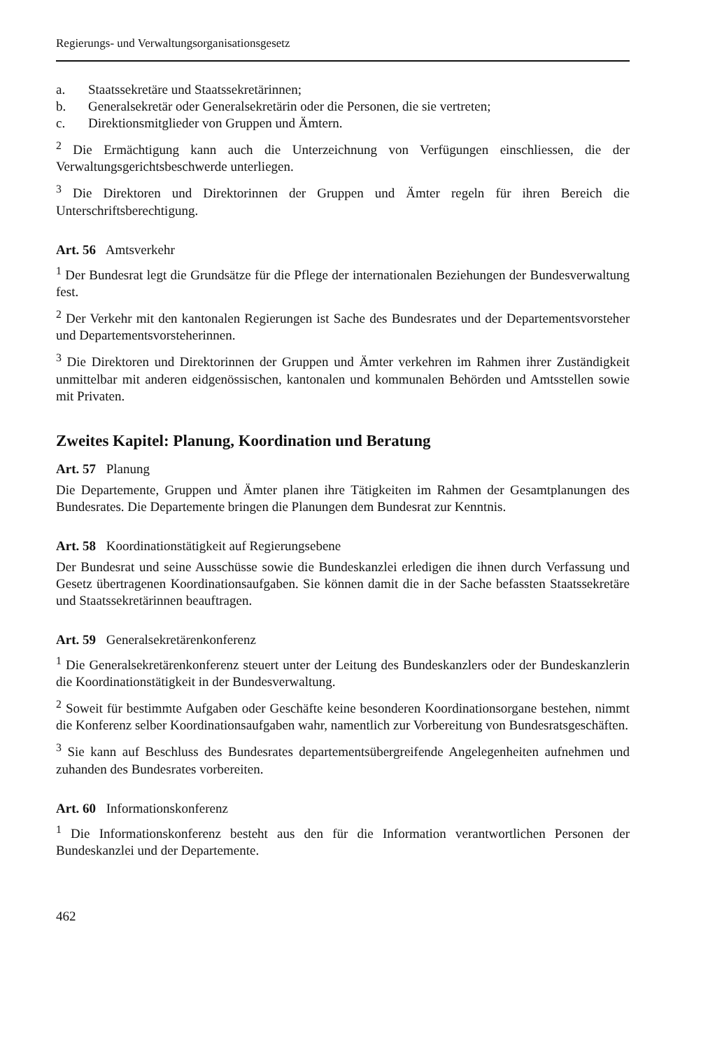Regierungs- und Verwaltungsorganisationsgesetz
a. Staatssekretäre und Staatssekretärinnen;
b. Generalsekretär oder Generalsekretärin oder die Personen, die sie vertreten;
c. Direktionsmitglieder von Gruppen und Ämtern.
<sup>2</sup> Die Ermächtigung kann auch die Unterzeichnung von Verfügungen einschliessen, die der Verwaltungsgerichtsbeschwerde unterliegen.
<sup>3</sup> Die Direktoren und Direktorinnen der Gruppen und Ämter regeln für ihren Bereich die Unterschriftsberechtigung.
Art. 56 Amtsverkehr
<sup>1</sup> Der Bundesrat legt die Grundsätze für die Pflege der internationalen Beziehungen der Bundesverwaltung fest.
<sup>2</sup> Der Verkehr mit den kantonalen Regierungen ist Sache des Bundesrates und der Departementsvorsteher und Departementsvorsteherinnen.
<sup>3</sup> Die Direktoren und Direktorinnen der Gruppen und Ämter verkehren im Rahmen ihrer Zuständigkeit unmittelbar mit anderen eidgenössischen, kantonalen und kommunalen Behörden und Amtsstellen sowie mit Privaten.
Zweites Kapitel: Planung, Koordination und Beratung
Art. 57 Planung
Die Departemente, Gruppen und Ämter planen ihre Tätigkeiten im Rahmen der Gesamtplanungen des Bundesrates. Die Departemente bringen die Planungen dem Bundesrat zur Kenntnis.
Art. 58 Koordinationstätigkeit auf Regierungsebene
Der Bundesrat und seine Ausschüsse sowie die Bundeskanzlei erledigen die ihnen durch Verfassung und Gesetz übertragenen Koordinationsaufgaben. Sie können damit die in der Sache befassten Staatssekretäre und Staatssekretärinnen beauftragen.
Art. 59 Generalsekretärenkonferenz
<sup>1</sup> Die Generalsekretärenkonferenz steuert unter der Leitung des Bundeskanzlers oder der Bundeskanzlerin die Koordinationstätigkeit in der Bundesverwaltung.
<sup>2</sup> Soweit für bestimmte Aufgaben oder Geschäfte keine besonderen Koordinationsorgane bestehen, nimmt die Konferenz selber Koordinationsaufgaben wahr, namentlich zur Vorbereitung von Bundesratsgeschäften.
<sup>3</sup> Sie kann auf Beschluss des Bundesrates departementsübergreifende Angelegenheiten aufnehmen und zuhanden des Bundesrates vorbereiten.
Art. 60 Informationskonferenz
<sup>1</sup> Die Informationskonferenz besteht aus den für die Information verantwortlichen Personen der Bundeskanzlei und der Departemente.
462